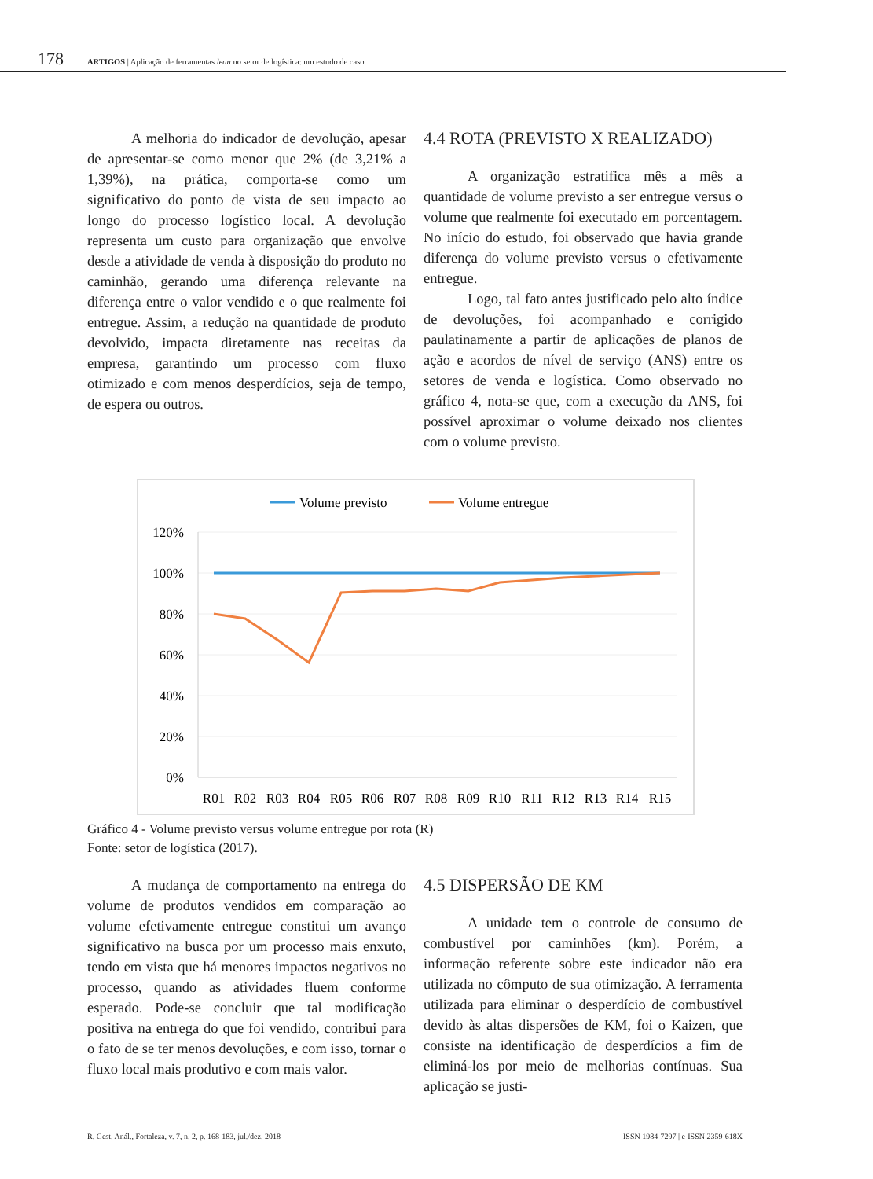178 ARTIGOS | Aplicação de ferramentas lean no setor de logística: um estudo de caso
A melhoria do indicador de devolução, apesar de apresentar-se como menor que 2% (de 3,21% a 1,39%), na prática, comporta-se como um significativo do ponto de vista de seu impacto ao longo do processo logístico local. A devolução representa um custo para organização que envolve desde a atividade de venda à disposição do produto no caminhão, gerando uma diferença relevante na diferença entre o valor vendido e o que realmente foi entregue. Assim, a redução na quantidade de produto devolvido, impacta diretamente nas receitas da empresa, garantindo um processo com fluxo otimizado e com menos desperdícios, seja de tempo, de espera ou outros.
4.4 ROTA (PREVISTO X REALIZADO)
A organização estratifica mês a mês a quantidade de volume previsto a ser entregue versus o volume que realmente foi executado em porcentagem. No início do estudo, foi observado que havia grande diferença do volume previsto versus o efetivamente entregue.
Logo, tal fato antes justificado pelo alto índice de devoluções, foi acompanhado e corrigido paulatinamente a partir de aplicações de planos de ação e acordos de nível de serviço (ANS) entre os setores de venda e logística. Como observado no gráfico 4, nota-se que, com a execução da ANS, foi possível aproximar o volume deixado nos clientes com o volume previsto.
Volume previsto
Volume entregue
120%
100%
80%
60%
40%
20%
0%
R01
R02
R03
R04
R05
R06
R07
R08
R09
R10
R11
R12
R13
R14
R15
Gráfico 4 - Volume previsto versus volume entregue por rota (R)
Fonte: setor de logística (2017).
A mudança de comportamento na entrega do volume de produtos vendidos em comparação ao volume efetivamente entregue constitui um avanço significativo na busca por um processo mais enxuto, tendo em vista que há menores impactos negativos no processo, quando as atividades fluem conforme esperado. Pode-se concluir que tal modificação positiva na entrega do que foi vendido, contribui para o fato de se ter menos devoluções, e com isso, tornar o fluxo local mais produtivo e com mais valor.
4.5 DISPERSÃO DE KM
A unidade tem o controle de consumo de combustível por caminhões (km). Porém, a informação referente sobre este indicador não era utilizada no cômputo de sua otimização. A ferramenta utilizada para eliminar o desperdício de combustível devido às altas dispersões de KM, foi o Kaizen, que consiste na identificação de desperdícios a fim de eliminá-los por meio de melhorias contínuas. Sua aplicação se justi-
R. Gest. Anál., Fortaleza, v. 7, n. 2, p. 168-183, jul./dez. 2018 ISSN 1984-7297 | e-ISSN 2359-618X